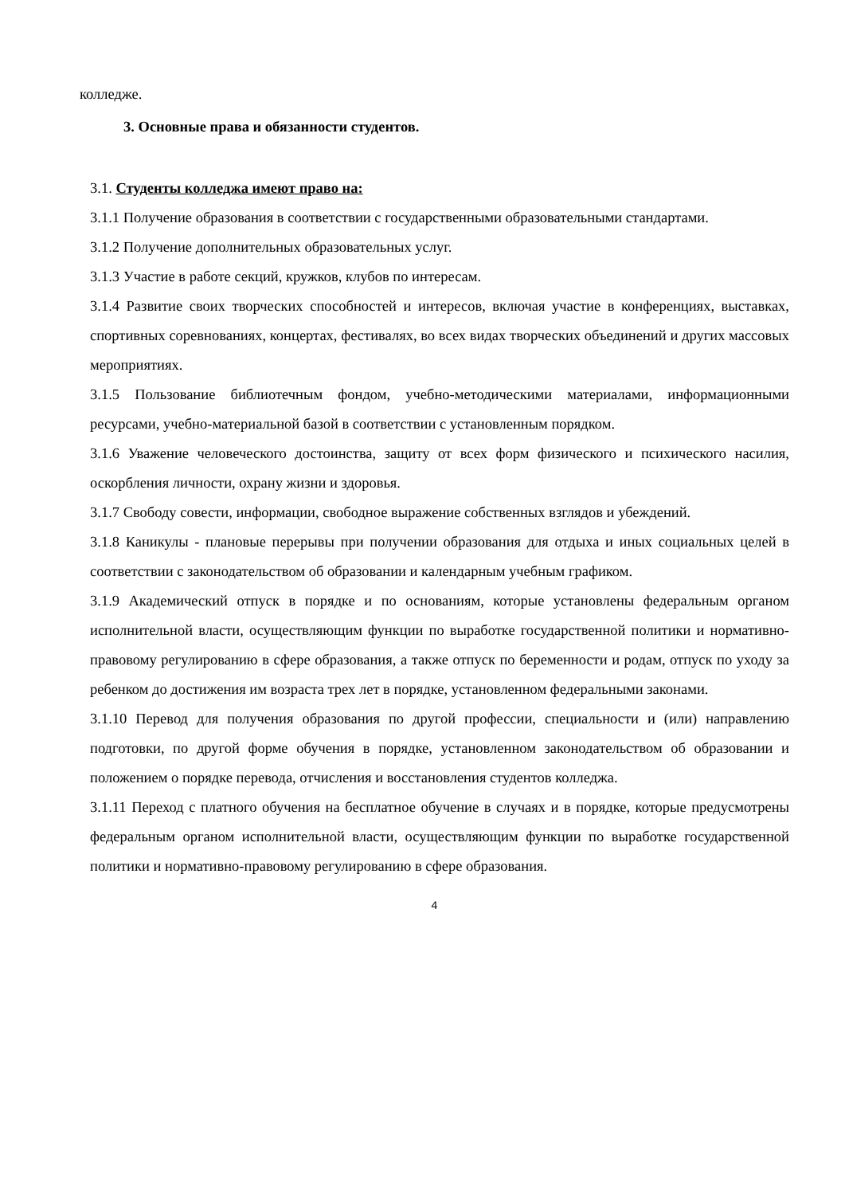колледже.
3. Основные права и обязанности студентов.
3.1. Студенты колледжа имеют право на:
3.1.1 Получение образования в соответствии с государственными образовательными стандартами.
3.1.2 Получение дополнительных образовательных услуг.
3.1.3 Участие в работе секций, кружков, клубов по интересам.
3.1.4 Развитие своих творческих способностей и интересов, включая участие в конференциях, выставках, спортивных соревнованиях, концертах, фестивалях, во всех видах творческих объединений и других массовых мероприятиях.
3.1.5 Пользование библиотечным фондом, учебно-методическими материалами, информационными ресурсами, учебно-материальной базой в соответствии с установленным порядком.
3.1.6 Уважение человеческого достоинства, защиту от всех форм физического и психического насилия, оскорбления личности, охрану жизни и здоровья.
3.1.7 Свободу совести, информации, свободное выражение собственных взглядов и убеждений.
3.1.8 Каникулы - плановые перерывы при получении образования для отдыха и иных социальных целей в соответствии с законодательством об образовании и календарным учебным графиком.
3.1.9 Академический отпуск в порядке и по основаниям, которые установлены федеральным органом исполнительной власти, осуществляющим функции по выработке государственной политики и нормативно-правовому регулированию в сфере образования, а также отпуск по беременности и родам, отпуск по уходу за ребенком до достижения им возраста трех лет в порядке, установленном федеральными законами.
3.1.10 Перевод для получения образования по другой профессии, специальности и (или) направлению подготовки, по другой форме обучения в порядке, установленном законодательством об образовании и положением о порядке перевода, отчисления и восстановления студентов колледжа.
3.1.11 Переход с платного обучения на бесплатное обучение в случаях и в порядке, которые предусмотрены федеральным органом исполнительной власти, осуществляющим функции по выработке государственной политики и нормативно-правовому регулированию в сфере образования.
4